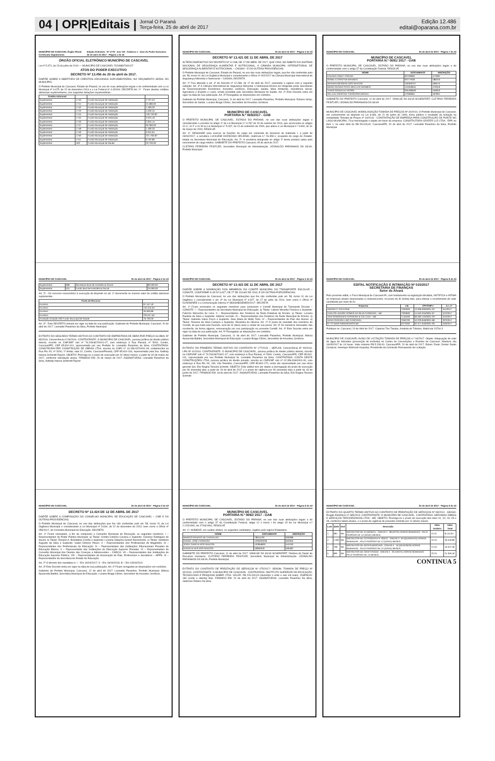04 | OPR|Editais | Jornal O Paraná
Terça-feira, 25 de abril de 2017
Edição 12.486
edital@oparana.com.br
MUNICÍPIO DE CASCAVEL Órgão Oficial Certificado Digitalmente Edição Ordinária - Nº 1779 - Ano VIII - Caderno 1 - Atos do Poder Executivo 25 de abril de 2017 - Página 1 de 43
ÓRGÃO OFICIAL ELETRÔNICO MUNICÍPIO DE CASCAVEL
Lei nº 5.371, de 23 de julho de 2010 — MUNICIPIO DE CASCAVEL:76208867000107
ATOS DO PODER EXECUTIVO
DECRETO Nº 13.456 de 20 de abril de 2017.
DISPÕE SOBRE A ABERTURA DE CRÉDITOS ADICIONAIS SUPLEMENTARES, NO ORÇAMENTO GERAL DO MUNICÍPIO.
O Prefeito Municipal de Cascavel, Estado do Paraná, no uso de suas atribuições legais e de conformidade com a Lei Municipal nº 6.675, de 22 de dezembro 2016 e a Lei Federal nº 4.320/64. DECRETA Art. 1º - Ficam abertos créditos adicionais suplementares, nos seguintes dotações orçamentárias.
| Crédito Adicional | | | |
| --- | --- | --- | --- |
| Suplementar | 1740 | Fundo Municipal de Habitação | 2.767,53 |
| Suplementar | 1741 | Fundo Municipal de Habitação | 31.680,00 |
| Suplementar | 1742 | Fundo Municipal de Habitação | 1.483,33 |
| Suplementar | 1743 | Fundo Municipal de Habitação | 4.500,45 |
| Suplementar | 1744 | Fundo Municipal de Habitação | 126.720,00 |
| Suplementar | 1745 | Fundo Municipal de Habitação | 3.324,19 |
| Suplementar | 1746 | Fundo Municipal de Habitação | 2.604,15 |
| Suplementar | 1747 | Fundo Municipal de Habitação | 63.360,00 |
| Suplementar | 1748 | Fundo Municipal de Habitação | 1.483,33 |
| Suplementar | 1749 | Fundo Municipal de Habitação | 6.354,64 |
| Suplementar | 1750 | Fundo Municipal de Habitação | 221.760,00 |
| Suplementar | 1751 | Fundo Municipal de Habitação | 9.762,86 |
| Suplementar | 503 | Fundo Municipal de Saúde | 20.700,00 |
MUNICÍPIO DE CASCAVEL 25 de abril de 2017 - Página 2 de 43
| Suplementar | 686 | Secretaria Munl de Assistência Social | 80.000,00 |
| Suplementar | 531 | Fundo Munl de Assistência Social | 25.000,00 |
Art. 2º - Os recursos necessários à execução do disposto no art. 1º decorrerão no mesmo valor do crédito adicional suplementar.
| Fonte de Recurso | |
| --- | --- |
| Excesso | 67.447,40 |
| Excesso | 134.344,64 |
| Excesso | 35.930,86 |
| Excesso | 225.017,94 |
| Anulação Dotação 500 Fundo Municipal de Saúde | 70.700,00 |
Art. 3º - Este DECRETO entrará em vigor na data de sua publicação. Gabinete do Prefeito Municipal, Cascavel, 20 de abril de 2017. Leonaldo Paranhos da Silva, Prefeito Municipal
EXTRATO DO SEGUNDO TERMO ADITIVO AO CONTRATO DE EMPREITADA DE OBRA POR PREÇO GLOBAL Nº 83/2016. Concorrência nº 06/2016. CONTRATANTE: O MUNICÍPIO DE CASCAVEL, pessoa jurídica de direito público interno, inscrito no CNPJ/MF sob nº 76.208.867/0001-07, com endereço à Rua Paraná, nº 5000, Centro, Cascavel/PR, CEP 85.810-011, representado por seu Prefeito Sr. Leonaldo Paranhos da Silva. CONTRATADA: CONSTRURAYZER CONSTRUÇÃO DE OBRAS LTDA, inscrita no CNPJ nº 13.158.037/0001-94, estabelecida na Rua Pio XII, nº 2600, 1º Andar, sala 02, Centro, Cascavel/Paraná, CEP 85.810-160, representada pela Sra. Nathaly Haissa Schimidt Rayzer. OBJETO: Prorroga-se o prazo de execução por 02 (dois) meses, a partir de 30 de março de 2017, conforme solicitação anexa. FIRMADO EM: 29 de março de 2017. ASSINATURAS: Leonaldo Paranhos da Silva, Nathaly Haissa Schimidt Rayzer
MUNICÍPIO DE CASCAVEL 25 de abril de 2017 - Página 3 de 43
DECRETO Nº 13.424 DE 12 DE ABRIL DE 2017
DISPÕE SOBRE A COMPOSIÇÃO DO CONSELHO MUNICIPAL DE EDUCAÇÃO DE CASCAVEL – CME E DÁ OUTRAS PROVIDÊNCIAS.
O Prefeito Municipal de Cascavel, no uso das atribuições que lhe são conferidas pelo art. 58, inciso IV, da Lei Orgânica Municipal e considerando a Lei Municipal nº 5.694, de 22 de dezembro de 2010, bem como o Ofício nº 055/2017, do Conselho Municipal de Educação. DECRETA
Art. 1º Ficam nomeados, a fim de comporem o Conselho Municipal de Educação, os seguintes membros: I – Representantes do Poder Público Municipal: a) Titular: Cristini Colleoni Cavalca e Suplente: Cleonice Rodrigues de Souza. b) Titular: Rosane A. Brandalise Corrêa e Suplente: Luciana Valquíria Gebert Nascimento. c) Titular: Vanderlei Augusto da Silva e Suplente: Isabel Dolores Pituco. II – Representantes dos Profissionais do Magistério. III – Representantes dos Profissionais da Educação. IV – Representantes das Instituições Educacionais Privadas de Educação Básica. V – Representante das Instituições de Educação Superior Privadas. VI – Representantes do Conselho Municipal dos Direitos das Crianças e Adolescentes – CMDCA. VII – Representantes das Instituições de Educação Superior Pública. VIII – Representantes da Associação de Pais, Professores e Servidores – APPS. IX – Representantes da Secretaria de Estado de Educação.
Art. 2º O término dos mandatos é: I – Em 19/04/2017; II – Em 19/04/2018; III – Em 19/04/2019.
Art. 3º Este Decreto entra em vigor na data de sua publicação. Art. 4º Ficam revogadas as disposições em contrário.
Gabinete do Prefeito Municipal, Cascavel, 12 de abril de 2017. Leonaldo Paranhos, Prefeito Municipal. Márcia Aparecida Baldini, Secretária Municipal de Educação. Luciano Braga Côrtes, Secretário de Assuntos Jurídicos.
MUNICÍPIO DE CASCAVEL 25 de abril de 2017 - Página 4 de 43
DECRETO Nº 13.421 DE 11 DE ABRIL DE 2017
ALTERA DISPOSITIVO DO DECRETO Nº 12.288, DE 17 DE ABRIL DE 2017, QUE CRIA, NO ÂMBITO DO SISTEMA NACIONAL DE SEGURANÇA ALIMENTAR E NUTRICIONAL, A CÂMARA MUNICIPAL INTERSETORIAL DE SEGURANÇA ALIMENTAR E NUTRICIONAL – CAISAN – E DÁ OUTRAS PROVIDÊNCIAS.
O Prefeito Municipal de Cascavel, Estado do Paraná, no uso das suas atribuições legais, que lhe são conferidas pelo art. 58, inciso IV, da Lei Orgânica Municipal e considerando o Ofício nº 002/2017 da Câmara Municipal Intersetorial de Segurança Alimentar e Nutricional – CAISAN, DECRETA
Art. 1º Fica alterado o art. 4º do Decreto nº 12.288, de 17 de abril de 2017, passando a vigorar com a seguinte redação: Art. 4º A Câmara Intersetorial de Segurança Alimentar e Nutricional deverá ser integrada pelas Secretarias de Desenvolvimento Econômico, Assuntos Jurídicos, Educação, Saúde, Meio Ambiente, Assistência Social, Agricultura e Esporte e Lazer, sendo presidida pelo Secretário Municipal de Saúde. Art. 2º Este Decreto entra em vigor na data de sua publicação. Art. 3º Revogadas as disposições em contrário.
Gabinete do Prefeito Municipal, Cascavel, 11 de abril de 2017. Leonaldo Paranhos, Prefeito Municipal. Rubens Griep, Secretário de Saúde. Luciano Braga Côrtes, Secretário de Assuntos Jurídicos.
MUNICÍPIO DE CASCAVEL
PORTARIA N.º 669/2017 - GAB
O PREFEITO MUNICIPAL DE CASCAVEL, ESTADO DO PARANÁ, no uso das suas atribuições legais e considerando o previsto no artigo 1º da Lei Municipal n.º 6.287 de 23 de outubro de 2013, que acrescenta os artigos 41-C, 41-F e 41-M na Lei Municipal n.º 5.307, de 14 de setembro de 2009, que altera a Lei Municipal n.º 3.800, de 31 de março de 2004, RESOLVE
Art. 1º. DESIGNAR para exercer as funções do cargo em comissão de Assessor de Gabinete I, a partir de 03/04/2017, a servidora LUCILENE KOZIKOSKI ORLEINIK, matrícula n.º 26.359-1, ocupante do cargo de Zelador, lotada na Secretaria Municipal de Educação. Art. 2º. A servidora designada no artigo 1º desta portaria optou pelo vencimento do cargo efetivo. GABINETE DO PREFEITO Cascavel, 05 de abril de 2017.
CLETIRIO FERREIRA FEISTLER, Secretário Municipal de Administração. LEONALDO PARANHOS DA SILVA, Prefeito Municipal
MUNICÍPIO DE CASCAVEL 25 de abril de 2017 - Página 5 de 43
DECRETO Nº 13.423 DE 11 DE ABRIL DE 2017
DISPÕE SOBRE A NOMEAÇÃO DOS MEMBROS DO COMITÊ MUNICIPAL DO TRANSPORTE ESCOLAR – COMUTE, CONFORME A LEI Nº 6.627, DE 27 DE JULHO DE 2016, E DÁ OUTRAS PORVIDÊNCIAS.
O Prefeito Municipal de Cascavel, no uso das atribuições que lhe são conferidas pelo art. 58, inciso IV, da Lei Orgânica e considerando o art. 3º da Lei Municipal nº 6.627, de 27 de julho de 2016, bem como o Ofício nº 51/ADM/NRE e a Comunicação Interna nº 983/GAB/SEMED/2017: DECRETA
Art. 1º Ficam nomeados os seguintes membros para comporem o Comitê Municipal do Transporte Escolar – COMUTE: I – Representantes da Secretaria Municipal de Educação: a) Titular: Lailson Miranda Fonseca e Suplente: Fabrício Marcelino de Lima. II – Representantes dos Diretores da Rede Estadual de Ensino: a) Titular: Luciana Paulista da Silva e Suplente: Adelmo Iurczaki. III – Representantes dos Diretores da Rede Municipal de Ensino: a) Titular: Gabriela Viana Zucco e Suplente: Jane Maria de Mello Tiem. IV – Representantes de Pais dos Alunos: a) Titular: Rosiene da Silva Campos e Suplente: Elisandra de Oliveira. Art. 2º O prazo do mandato dos membros do Comitê, de que trata este Decreto, será de 02 (dois) anos a contar de sua posse. Art. 3º Os membros nomeados não receberão, de forma alguma, remuneração por sua participação no presente Comitê. Art. 4º Este Decreto entra em vigor na data da sua publicação. Art. 5º Revogadas as disposições em contrário.
Gabinete do Prefeito Municipal, Cascavel, 11 de abril de 2017. Leonaldo Paranhos, Prefeito Municipal. Márcia Aparecida Baldini, Secretária Municipal de Educação. Luciano Braga Côrtes, Secretário de Assuntos Jurídicos.
EXTRATO DO PRIMEIRO TERMO ADITIVO DO CONTRATO Nº 177/2016 – SEPLAN. Concorrência Nº 09/2016. LPN Nº 01/2016. CONTRATANTE: O MUNICÍPIO DE CASCAVEL, pessoa jurídica de direito público interno, inscrito no CNPJ/MF sob nº 76.208.867/0001-07, com endereço à Rua Paraná, nº 5000, Centro, Cascavel/PR, CEP 85.810-011, representado por seu Prefeito Municipal Sr. Leonaldo Paranhos da Silva. CONTRATADA: COSTA OESTE CONSTRUÇÕES LTDA, pessoa jurídica de direito privado, inscrita no CNPJ/MF sob nº 02.356.306/0001-00, com endereço à Rua Pio XII, 133, Vila Tolentino, Cascavel/PR, CEP 85.802-170, neste ato representado por sua sócia gerente Sra. Elis Regina Teixeira Schmitz. OBJETO: Este aditivo tem por objeto a prorrogação do prazo de execução por 90 (noventa) dias a partir de 19 de abril de 2017 e o prazo de vigência por 90 (noventa) dias a partir de 18 de junho de 2017. FIRMADO EM: 18 de abril de 2017. ASSINATURAS: Leonaldo Paranhos da Silva, Elis Regina Teixeira Schmitz
MUNICÍPIO DE CASCAVEL 25 de abril de 2017 - Página 6 de 43
MUNICÍPIO DE CASCAVEL
PORTARIA N.º 0692/ 2017 - GAB
O PREFEITO MUNICIPAL DE CASCAVEL, ESTADO DO PARANÁ, no uso das suas atribuições legais e de conformidade com o artigo 37 da Constituição Federal, artigo 12 e inciso I do artigo 15 da Lei Municipal n.º 2.215/1991, de 27/06/1991, RESOLVE
Art. 1º. NOMEAR, em caráter efetivo, os seguintes candidatos, regidos pelo regime Estatutário:
| NOME | DOCUMENTO | INSCRIÇÃO |
| --- | --- | --- |
| MARCIO RENATO DE CARVALHO | 78041129 | 009288 |
| DANIEL JOSE FERREIRA | 1293203236 | 503356 |
| JOICE GARCIA DOS SANTOS | 102859832 | 510700 |
| IZAIAS ALVES DOS SANTOS | 53856349 | 506482 |
GABINETE DO PREFEITO Cascavel, 11 de abril de 2017. VANILSE DA SILVA SCHENFERT, Diretora do Depto de Recursos Humanos. CLETIRIO FERREIRA FEISTLER, Secretário Municipal de Administração. LEONALDO PARANHOS DA SILVA, Prefeito Municipal
EXTRATO DO CONTRATO DE PRESTAÇÃO DE SERVIÇOS Nº 075/2017– SEADM. TOMADA DE PREÇO Nº 32/2016. CONTRATANTE: O MUNICÍPIO DE CASCAVEL. CONTRATADA: INSTITUTO SUPERIOR DE EDUCAÇÃO, TECNOLOGIA E PESQUISA SABER LTDA. VALOR: R$ 226.000,00 (duzentos e vinte e seis mil reais). VIGÊNCIA: 180 (cento e oitenta) dias. FIRMADO EM: 24 de abril de 2017. ASSINATURAS: Leonaldo Paranhos Da Silva, Jaderson Ribeiro Da Silva
MUNICÍPIO DE CASCAVEL 25 de abril de 2017 - Página 7 de 43
MUNICÍPIO DE CASCAVEL
PORTARIA N.º 0691/ 2017 - GAB
O PREFEITO MUNICIPAL DE CASCAVEL, ESTADO DO PARANÁ, no uso das suas atribuições legais e de conformidade com o artigo 37 da Constituição Federal. RESOLVE
| NOME | DOCUMENTO | INSCRIÇÃO |
| --- | --- | --- |
| KAUANA CINDY FOGARI | 92129900 | 473281 |
| ISABELA CRISTINA MANNES | 93777948 | 486253 |
| RENNAN MESSIAS DOS SANTOS | 100359707 | 466575 |
| MARIA REGINA PECK WEILLER HERMES | 131059944 | 476316 |
| THAIS GONZALEZ ROSSI | 265408593 | 459053 |
| HELLEN CRISTINA THEODORA MACIEL | 47006665 | 467831 |
GABINETE DO PREFEITO Cascavel, 11 de abril de 2017. VANILSE DA SILVA SCHENFERT; CLETIRIO FERREIRA FEISTLER; LEONALDO PARANHOS DA SILVA
MUNICÍPIO DE CASCAVEL HOMOLOGAÇÃO TOMADA DE PREÇOS Nº 34/2016. O Prefeito Municipal de Cascavel, em cumprimento ao disposto na Lei 8.666, de 21 de junho de 1993, torna público o resultado da licitação na modalidade Tomada de Preços nº 34/2016 - CONTRATAÇÃO DE EMPRESA PARA CONSTRUÇÃO DE PONTE NO LAGO MUNICIPAL. Fica homologado o objeto em favor da empresa: CONSTRUTORA CENTER LUZ LTDA - EPP, no item 1, no valor total de R$ 55.028,40. Cascavel/PR, 20 de abril de 2017. Leonaldo Paranhos da Silva, Prefeito Municipal
MUNICÍPIO DE CASCAVEL 25 de abril de 2017 - Página 8 de 43
EDITAL NOTIFICAÇÃO E INTIMAÇÃO Nº 015/2017
SECRETARIA DE FINANÇAS
Setor de Alvará
Pelo presente edital, o Fisco Municipal de Cascavel-Pr, com fundamento na legislação tributária, NOTIFICA e INTIMA as empresas abaixo relacionadas a comparecerem, no prazo de 30 (trinta) dias, para efetuar o recolhimento do valor constituído por meio do AI.
| Empresa | I.M. | CPF/CNPJ | A.I. nº |
| --- | --- | --- | --- |
| ANDREI C COLEONE | 7402600 | 13.306.000/0001-32 | 311/2017 |
| CARLOS JUNIOR GOMES DA SILVA FERREIRA – ME | 7320600 | 14.553.255/0001-67 | 312/2017 |
| JAIR RODRIGUES FERREIRA & CIA LTDA – ME | 7146400 | 09.260.125/0001-29 | 315/2017 |
| VERA PEREIRA LINO CASCAVEL | 7050700 | 10.229.949/0001-68 | 322/2017 |
| R.T.O NAVA ARMARINHOS ME | 5273200 | 02.371.040/0001-09 | 349/2017 |
Publique-se. Cascavel, 24 de Abril de 2017. Catarina Tizu Tanabe, Analista de Tributos, Matrícula 24764-3
MUNICÍPIO DE CASCAVEL AVISO DE LICITAÇÃO TOMADA DE PREÇOS n.º 04/2017. Objeto: Adequação de rede de água de hidrantes (prevenção de incêndio) no Centro de Convenções e Eventos de Cascavel. Abertura: dia 16/05/2017 às 14 horas. Valor máximo R$ 5.208,00. Cascavel/PR, 20 de abril de 2017. Edson Zorek, Diretor Depto Compras. Henrique Wiehoski Koupaka, Presidente da Comissão Permanente de Licitação
MUNICÍPIO DE CASCAVEL 25 de abril de 2017 - Página 9 de 43
EXTRATO DO QUARTO TERMO ADITIVO AO CONTRATO DE PRESTAÇÃO DE SERVIÇOS Nº 08/2014 - SEASO. Pregão Eletrônico nº 485/2013. CONTRATANTE: O MUNICÍPIO DE CASCAVEL. CONTRATADA: SERVIMAX OBRAS E SERVIÇOS TERCEIRIZADOS LTDA - ME. OBJETO: Prorroga-se o prazo de execução dos lotes 01, 02, 04, 05 e 08, conforme tabela abaixo, e o prazo de vigência do presente contrato por 12 (doze) meses.
| Lote | Qtde | Und | Descrição | Valor Unitário | Valor Total |
| --- | --- | --- | --- | --- | --- |
| 1 | 384 | Ser | INSTRUTOR DE DJ MÚSICA - CREAS II - 08 (OITO) HORAS SEMANAIS - PELO PERÍODO DE 12 (DOZE) MESES. | 21,21 | 8.144,64 |
| 2 | 1.920 | Ser | INSTRUTOR DE FOTOGRAFIA E VÍDEO - CREAS II- 40 (QUARENTA) HORAS SEMANAIS - PELO PERÍODO DE 12 (DOZE) MESES. | 24,24 | 46.540,80 |
| 4 | 768 | Ser | INSTRUTOR DE ARTES MARCIAIS - CREAS II - 16 (DEZESEIS) HORAS SEMANAIS - PELO PERÍODO DE 12 (DOZE) MESES. | 21,52 | 16.527,36 |
| 5 | 960 | Ser | INSTRUTOR DE GRAFITAGEM - CREAS II - 20 (VINTE) HORAS SEMANAIS - PELO PERÍODO DE 12 MESES. | 22,24 | 21.350,40 |
CONTINUA 5